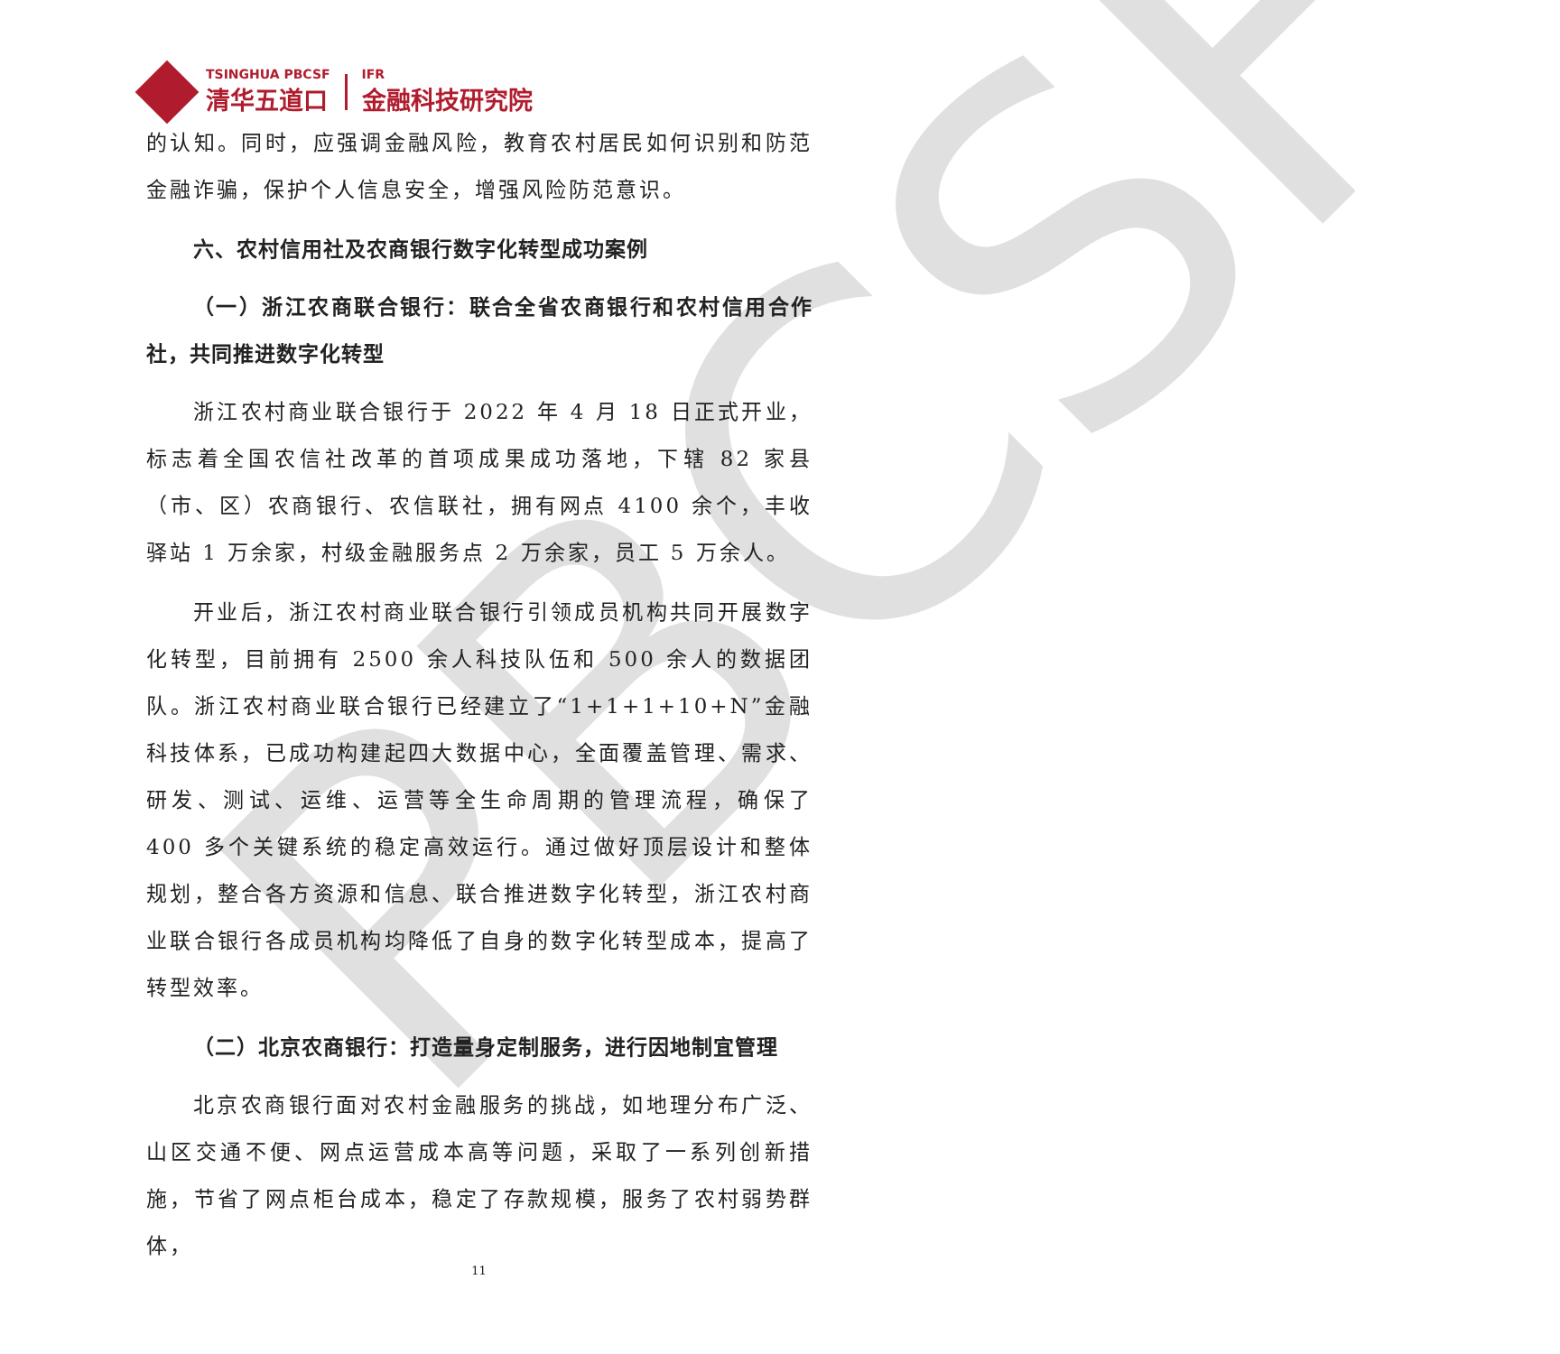PBCSF
TSINGHUA PBCSF
清华五道口
IFR
金融科技研究院
的认知。同时，应强调金融风险，教育农村居民如何识别和防范金融诈骗，保护个人信息安全，增强风险防范意识。
六、农村信用社及农商银行数字化转型成功案例
（一）浙江农商联合银行：联合全省农商银行和农村信用合作社，共同推进数字化转型
浙江农村商业联合银行于 2022 年 4 月 18 日正式开业，标志着全国农信社改革的首项成果成功落地，下辖 82 家县（市、区）农商银行、农信联社，拥有网点 4100 余个，丰收驿站 1 万余家，村级金融服务点 2 万余家，员工 5 万余人。
开业后，浙江农村商业联合银行引领成员机构共同开展数字化转型，目前拥有 2500 余人科技队伍和 500 余人的数据团队。浙江农村商业联合银行已经建立了“1+1+1+10+N”金融科技体系，已成功构建起四大数据中心，全面覆盖管理、需求、研发、测试、运维、运营等全生命周期的管理流程，确保了 400 多个关键系统的稳定高效运行。通过做好顶层设计和整体规划，整合各方资源和信息、联合推进数字化转型，浙江农村商业联合银行各成员机构均降低了自身的数字化转型成本，提高了转型效率。
（二）北京农商银行：打造量身定制服务，进行因地制宜管理
北京农商银行面对农村金融服务的挑战，如地理分布广泛、山区交通不便、网点运营成本高等问题，采取了一系列创新措施，节省了网点柜台成本，稳定了存款规模，服务了农村弱势群体，
11